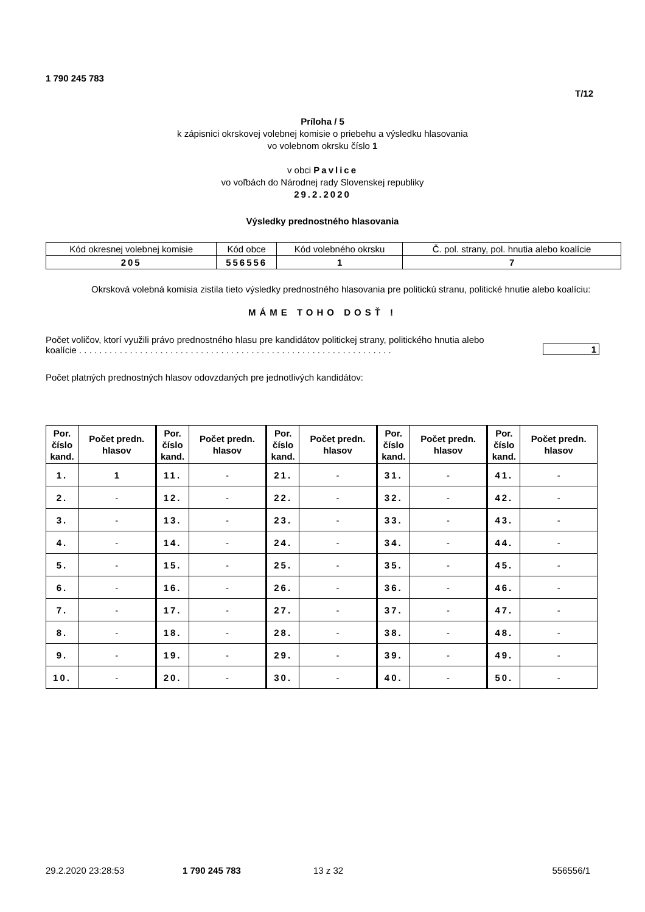1 790 245 783
T/12
Príloha / 5
k zápisnici okrskovej volebnej komisie o priebehu a výsledku hlasovania
vo volebnom okrsku číslo 1
v obci Pavlice
vo voľbách do Národnej rady Slovenskej republiky
29.2.2020
Výsledky prednostného hlasovania
| Kód okresnej volebnej komisie | Kód obce | Kód volebného okrsku | Č. pol. strany, pol. hnutia alebo koalície |
| 205 | 556556 | 1 | 7 |
Okrsková volebná komisia zistila tieto výsledky prednostného hlasovania pre politickú stranu, politické hnutie alebo koalíciu:
MÁME TOHO DOSŤ !
Počet voličov, ktorí využili právo prednostného hlasu pre kandidátov politickej strany, politického hnutia alebo koalície . . . . . . . . . . . . . . . . . . . . . . . . . . . . . . . . . . . . . . . . . . . . . . . . . . . . . . . . . . . . . .
1
Počet platných prednostných hlasov odovzdaných pre jednotlivých kandidátov:
| Por. číslo kand. | Počet predn. hlasov | Por. číslo kand. | Počet predn. hlasov | Por. číslo kand. | Počet predn. hlasov | Por. číslo kand. | Počet predn. hlasov | Por. číslo kand. | Počet predn. hlasov |
| --- | --- | --- | --- | --- | --- | --- | --- | --- | --- |
| 1. | 1 | 11. | - | 21. | - | 31. | - | 41. | - |
| 2. | - | 12. | - | 22. | - | 32. | - | 42. | - |
| 3. | - | 13. | - | 23. | - | 33. | - | 43. | - |
| 4. | - | 14. | - | 24. | - | 34. | - | 44. | - |
| 5. | - | 15. | - | 25. | - | 35. | - | 45. | - |
| 6. | - | 16. | - | 26. | - | 36. | - | 46. | - |
| 7. | - | 17. | - | 27. | - | 37. | - | 47. | - |
| 8. | - | 18. | - | 28. | - | 38. | - | 48. | - |
| 9. | - | 19. | - | 29. | - | 39. | - | 49. | - |
| 10. | - | 20. | - | 30. | - | 40. | - | 50. | - |
29.2.2020 23:28:53 1 790 245 783 13 z 32 556556/1